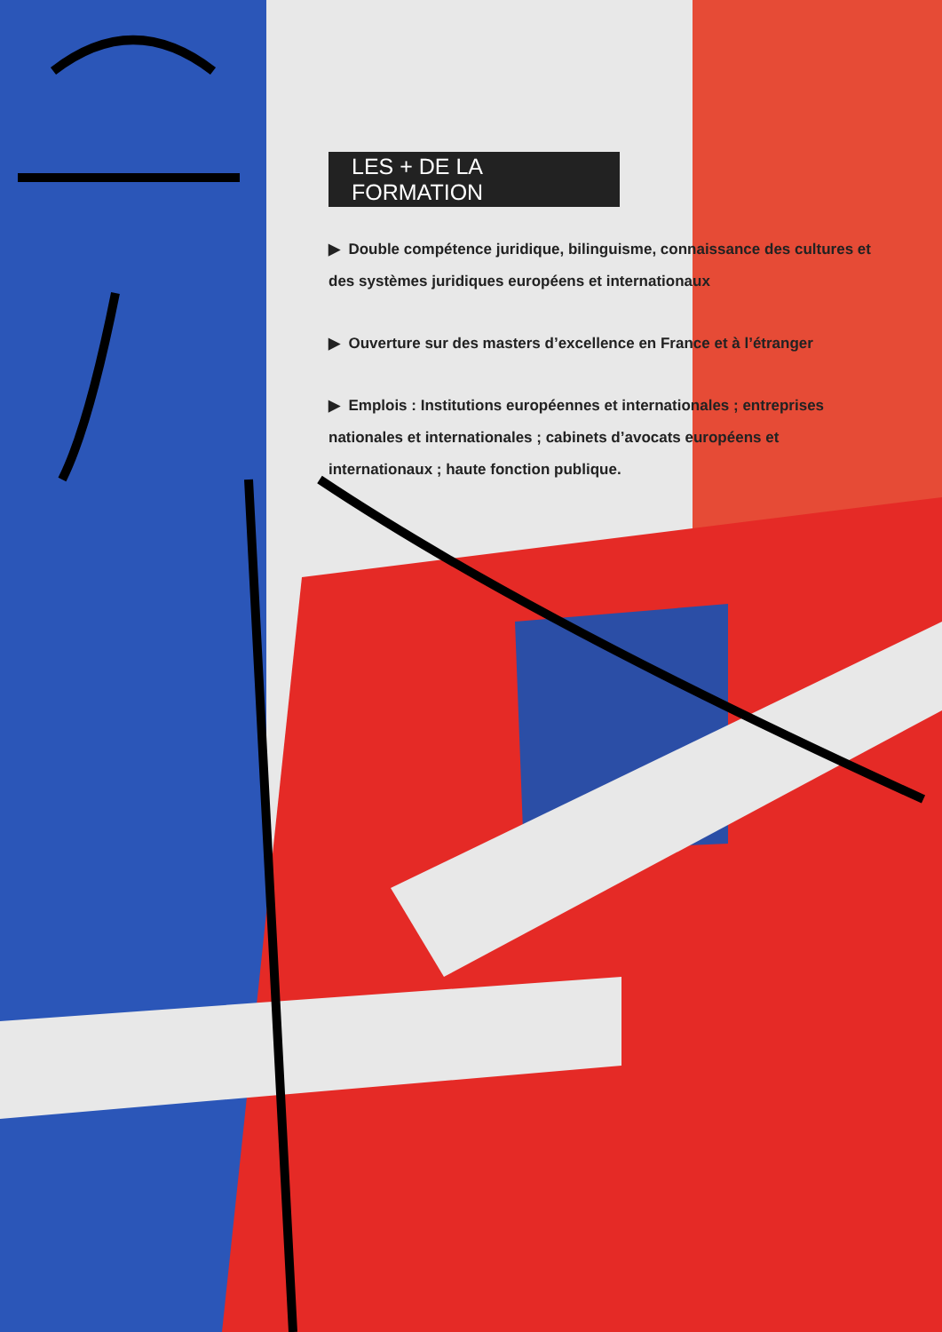LES + DE LA FORMATION
▶ Double compétence juridique, bilinguisme, connaissance des cultures et des systèmes juridiques européens et internationaux
▶ Ouverture sur des masters d’excellence en France et à l’étranger
▶ Emplois : Institutions européennes et internationales ; entreprises nationales et internationales ; cabinets d’avocats européens et internationaux ; haute fonction publique.